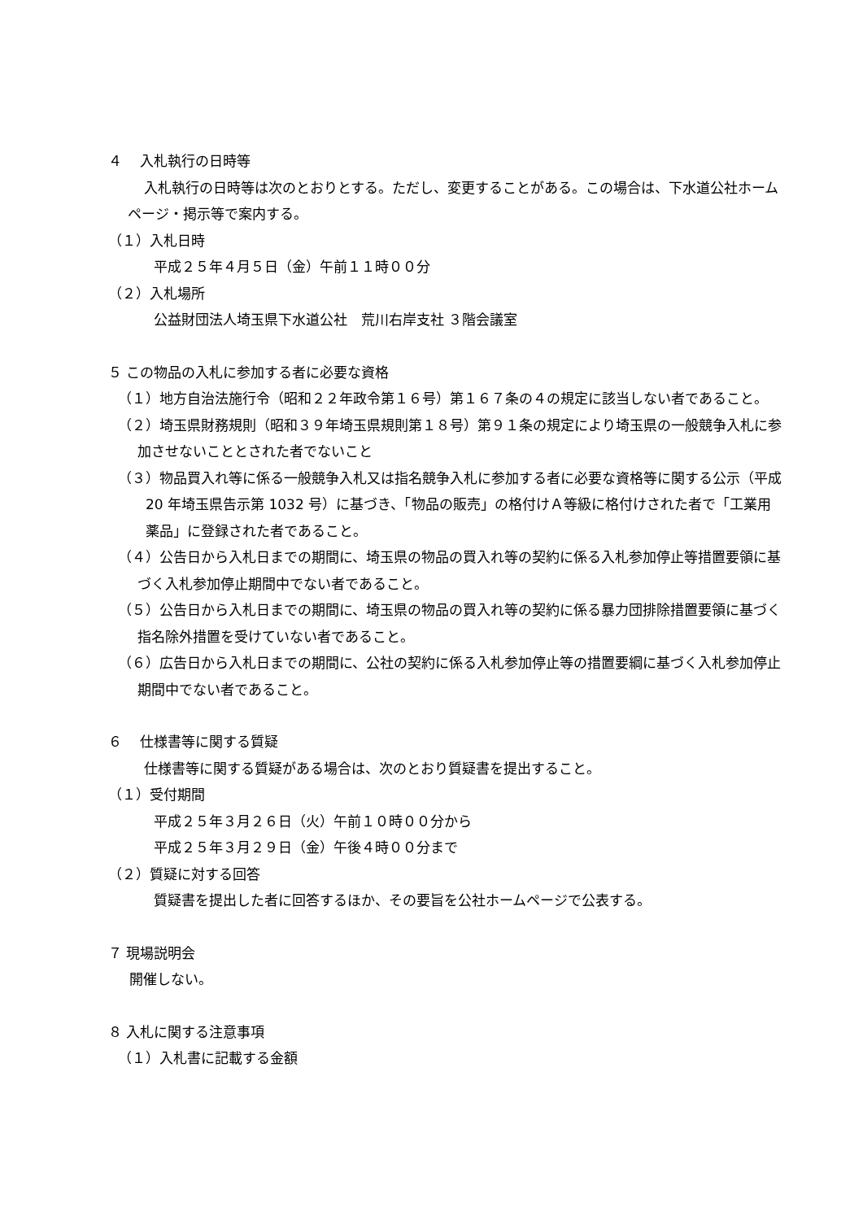４　 入札執行の日時等
入札執行の日時等は次のとおりとする。ただし、変更することがある。この場合は、下水道公社ホームページ・掲示等で案内する。
（１）入札日時
平成２５年４月５日（金）午前１１時００分
（２）入札場所
公益財団法人埼玉県下水道公社　荒川右岸支社 ３階会議室
５ この物品の入札に参加する者に必要な資格
（１）地方自治法施行令（昭和２２年政令第１６号）第１６７条の４の規定に該当しない者であること。
（２）埼玉県財務規則（昭和３９年埼玉県規則第１８号）第９１条の規定により埼玉県の一般競争入札に参加させないこととされた者でないこと
（３）物品買入れ等に係る一般競争入札又は指名競争入札に参加する者に必要な資格等に関する公示（平成 20 年埼玉県告示第 1032 号）に基づき、「物品の販売」の格付けＡ等級に格付けされた者で「工業用薬品」に登録された者であること。
（４）公告日から入札日までの期間に、埼玉県の物品の買入れ等の契約に係る入札参加停止等措置要領に基づく入札参加停止期間中でない者であること。
（５）公告日から入札日までの期間に、埼玉県の物品の買入れ等の契約に係る暴力団排除措置要領に基づく指名除外措置を受けていない者であること。
（６）広告日から入札日までの期間に、公社の契約に係る入札参加停止等の措置要綱に基づく入札参加停止期間中でない者であること。
６　 仕様書等に関する質疑
仕様書等に関する質疑がある場合は、次のとおり質疑書を提出すること。
（１）受付期間
平成２５年３月２６日（火）午前１０時００分から
平成２５年３月２９日（金）午後４時００分まで
（２）質疑に対する回答
質疑書を提出した者に回答するほか、その要旨を公社ホームページで公表する。
７ 現場説明会
開催しない。
８ 入札に関する注意事項
（１）入札書に記載する金額